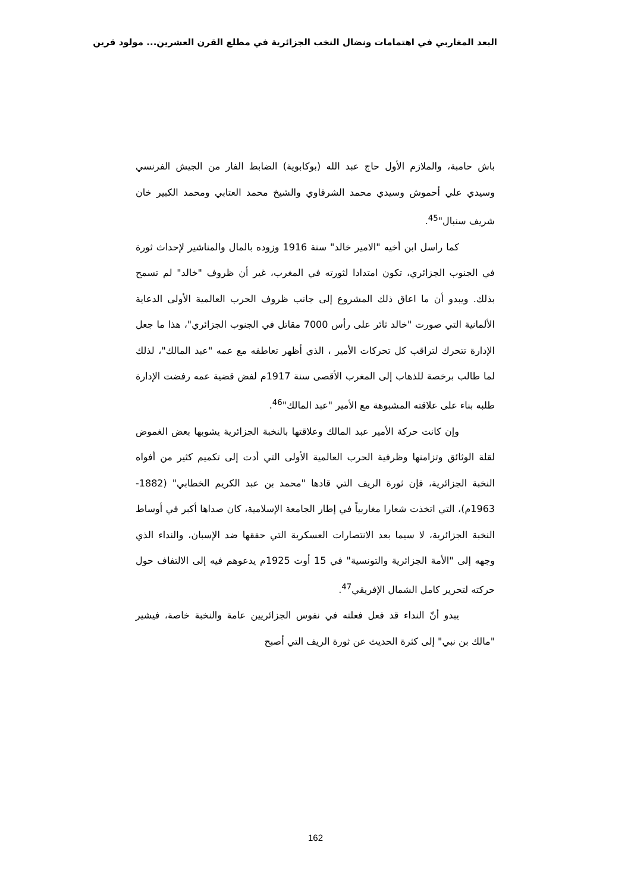البعد المغاربي في اهتمامات ونضال النخب الجزائرية في مطلع القرن العشرين... مولود قرين
باش حامبة، والملازم الأول حاج عبد الله (بوكابوية) الضابط الفار من الجيش الفرنسي وسيدي علي أحموش وسيدي محمد الشرقاوي والشيخ محمد العتابي ومحمد الكبير خان شريف سنبال"<sup>45</sup>.
كما راسل ابن أخيه "الامير خالد" سنة 1916 وزوده بالمال والمناشير لإحداث ثورة في الجنوب الجزائري، تكون امتدادا لثورته في المغرب، غير أن ظروف "خالد" لم تسمح بذلك. ويبدو أن ما اعاق ذلك المشروع إلى جانب ظروف الحرب العالمية الأولى الدعاية الألمانية التي صورت "خالد ثائر على رأس 7000 مقاتل في الجنوب الجزائري"، هذا ما جعل الإدارة تتحرك لتراقب كل تحركات الأمير ، الذي أظهر تعاطفه مع عمه "عبد المالك"، لذلك لما طالب برخصة للذهاب إلى المغرب الأقصى سنة 1917م لفض قضية عمه رفضت الإدارة طلبه بناء على علاقته المشبوهة مع الأمير "عبد المالك"<sup>46</sup>.
وإن كانت حركة الأمير عبد المالك وعلاقتها بالنخبة الجزائرية يشوبها بعض الغموض لقلة الوثائق وتزامنها وظرفية الحرب العالمية الأولى التي أدت إلى تكميم كثير من أفواه النخبة الجزائرية، فإن ثورة الريف التي قادها "محمد بن عبد الكريم الخطابي" (1882- 1963م)، التي اتخذت شعارا مغاربياً في إطار الجامعة الإسلامية، كان صداها أكبر في أوساط النخبة الجزائرية، لا سيما بعد الانتصارات العسكرية التي حققها ضد الإسبان، والنداء الذي وجهه إلى "الأمة الجزائرية والتونسية" في 15 أوت 1925م يدعوهم فيه إلى الالتفاف حول حركته لتحرير كامل الشمال الإفريقي<sup>47</sup>.
يبدو أنّ النداء قد فعل فعلته في نفوس الجزائريين عامة والنخبة خاصة، فيشير "مالك بن نبي" إلى كثرة الحديث عن ثورة الريف التي أصبح
162